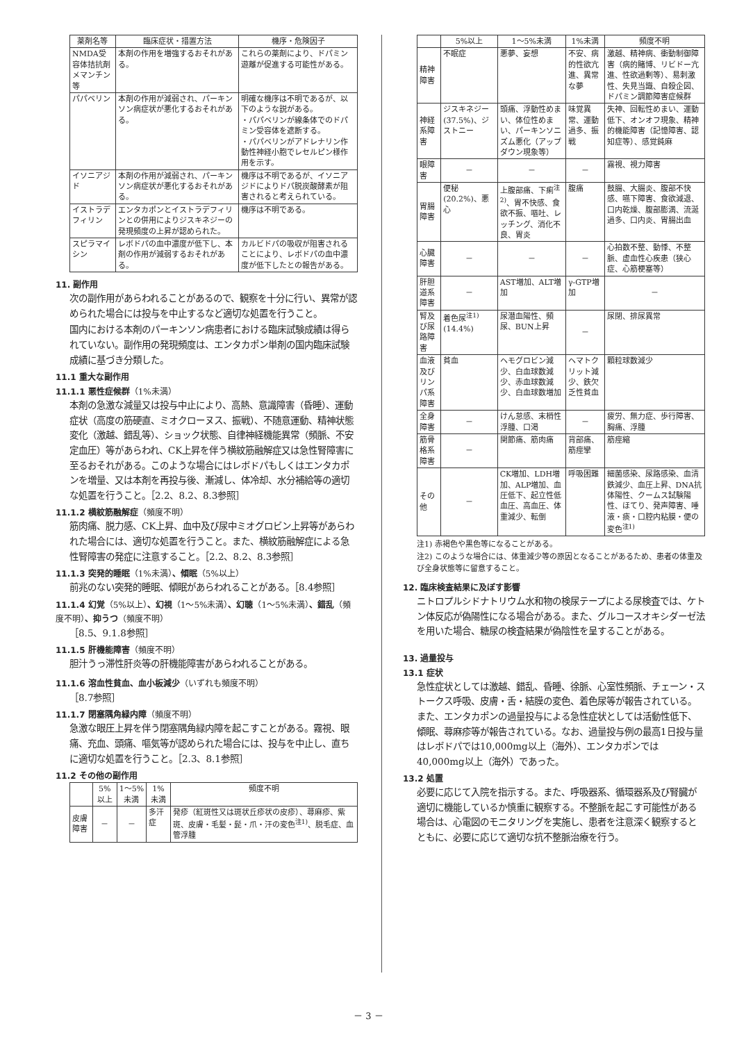| 薬剤名等 | 臨床症状・措置方法 | 機序・危険因子 |
| --- | --- | --- |
| NMDA受容体拮抗剤 メマンチン等 | 本剤の作用を増強するおそれがある。 | これらの薬剤により、ドパミン遊離が促進する可能性がある。 |
| パパベリン | 本剤の作用が減弱され、パーキンソン病症状が悪化するおそれがある。 | 明確な機序は不明であるが、以下のような説がある。 ・パパベリンが線条体でのドパミン受容体を遮断する。 ・パパベリンがアドレナリン作動性神経小胞でレセルピン様作用を示す。 |
| イソニアジド | 本剤の作用が減弱され、パーキンソン病症状が悪化するおそれがある。 | 機序は不明であるが、イソニアジドによりドパ脱炭酸酵素が阻害されると考えられている。 |
| イストラデフィリン | エンタカポンとイストラデフィリンとの併用によりジスキネジーの発現頻度の上昇が認められた。 | 機序は不明である。 |
| スピラマイシン | レボドパの血中濃度が低下し、本剤の作用が減弱するおそれがある。 | カルビドパの吸収が阻害されることにより、レボドパの血中濃度が低下したとの報告がある。 |
11. 副作用
次の副作用があらわれることがあるので、観察を十分に行い、異常が認められた場合には投与を中止するなど適切な処置を行うこと。
国内における本剤のパーキンソン病患者における臨床試験成績は得られていない。副作用の発現頻度は、エンタカポン単剤の国内臨床試験成績に基づき分類した。
11.1 重大な副作用
11.1.1 悪性症候群（1%未満）
本剤の急激な減量又は投与中止により、高熱、意識障害（昏睡）、運動症状（高度の筋硬直、ミオクローヌス、振戦）、不随意運動、精神状態変化（激越、錯乱等）、ショック状態、自律神経機能異常（頻脈、不安定血圧）等があらわれ、CK上昇を伴う横紋筋融解症又は急性腎障害に至るおそれがある。このような場合にはレボドパもしくはエンタカポンを増量、又は本剤を再投与後、漸減し、体冷却、水分補給等の適切な処置を行うこと。［2.2、8.2、8.3参照］
11.1.2 横紋筋融解症（頻度不明）
筋肉痛、脱力感、CK上昇、血中及び尿中ミオグロビン上昇等があらわれた場合には、適切な処置を行うこと。また、横紋筋融解症による急性腎障害の発症に注意すること。［2.2、8.2、8.3参照］
11.1.3 突発的睡眠（1%未満）、傾眠（5%以上）
前兆のない突発的睡眠、傾眠があらわれることがある。［8.4参照］
11.1.4 幻覚（5%以上）、幻視（1～5%未満）、幻聴（1～5%未満）、錯乱（頻度不明）、抑うつ（頻度不明）
［8.5、9.1.8参照］
11.1.5 肝機能障害（頻度不明）
胆汁うっ滞性肝炎等の肝機能障害があらわれることがある。
11.1.6 溶血性貧血、血小板減少（いずれも頻度不明）
［8.7参照］
11.1.7 閉塞隅角緑内障（頻度不明）
急激な眼圧上昇を伴う閉塞隅角緑内障を起こすことがある。霧視、眼痛、充血、頭痛、嘔気等が認められた場合には、投与を中止し、直ちに適切な処置を行うこと。［2.3、8.1参照］
11.2 その他の副作用
| | 5%以上 | 1～5%未満 | 1%未満 | 頻度不明 |
| --- | --- | --- | --- | --- |
| 皮膚障害 | － | － | 多汗症 | 発疹（紅斑性又は斑状丘疹状の皮疹）、蕁麻疹、紫斑、皮膚・毛髪・髭・爪・汗の変色<sup>注1)</sup>、脱毛症、血管浮腫 |
| | 5%以上 | 1～5%未満 | 1%未満 | 頻度不明 |
| --- | --- | --- | --- | --- |
| 精神障害 | 不眠症 | 悪夢、妄想 | 不安、病的性欲亢進、異常な夢 | 激越、精神病、衝動制御障害（病的賭博、リビドー亢進、性欲過剰等）、易刺激性、失見当識、自殺企図、ドパミン調節障害症候群 |
| 神経系障害 | ジスキネジー(37.5%)、ジストニー | 頭痛、浮動性めまい、体位性めまい、パーキンソニズム悪化（アップダウン現象等） | 味覚異常、運動過多、振戦 | 失神、回転性めまい、運動低下、オンオフ現象、精神的機能障害（記憶障害、認知症等）、感覚鈍麻 |
| 眼障害 | － | － | － | 霧視、視力障害 |
| 胃腸障害 | 便秘(20.2%)、悪心 | 上腹部痛、下痢<sup>注2)</sup>、胃不快感、食欲不振、嘔吐、レッチング、消化不良、胃炎 | 腹痛 | 鼓腸、大腸炎、腹部不快感、嚥下障害、食欲減退、口内乾燥、腹部膨満、流涎過多、口内炎、胃腸出血 |
| 心臓障害 | － | － | － | 心拍数不整、動悸、不整脈、虚血性心疾患（狭心症、心筋梗塞等） |
| 肝胆道系障害 | － | AST増加、ALT増加 | γ-GTP増加 | － |
| 腎及び尿路障害 | 着色尿<sup>注1)</sup>(14.4%) | 尿潜血陽性、頻尿、BUN上昇 | － | 尿閉、排尿異常 |
| 血液及びリンパ系障害 | 貧血 | ヘモグロビン減少、白血球数減少、赤血球数減少、白血球数増加 | ヘマトクリット減少、鉄欠乏性貧血 | 顆粒球数減少 |
| 全身障害 | － | けん怠感、末梢性浮腫、口渇 | － | 疲労、無力症、歩行障害、胸痛、浮腫 |
| 筋骨格系障害 | － | 関節痛、筋肉痛 | 背部痛、筋痙攣 | 筋痙縮 |
| その他 | － | CK増加、LDH増加、ALP増加、血圧低下、起立性低血圧、高血圧、体重減少、転倒 | 呼吸困難 | 細菌感染、尿路感染、血清鉄減少、血圧上昇、DNA抗体陽性、クームス試験陽性、ほてり、発声障害、唾液・痰・口腔内粘膜・便の変色<sup>注1)</sup> |
注1) 赤褐色や黒色等になることがある。
注2) このような場合には、体重減少等の原因となることがあるため、患者の体重及び全身状態等に留意すること。
12. 臨床検査結果に及ぼす影響
ニトロプルシドナトリウム水和物の検尿テープによる尿検査では、ケトン体反応が偽陽性になる場合がある。また、グルコースオキシダーゼ法を用いた場合、糖尿の検査結果が偽陰性を呈することがある。
13. 過量投与
13.1 症状
急性症状としては激越、錯乱、昏睡、徐脈、心室性頻脈、チェーン・ストークス呼吸、皮膚・舌・結膜の変色、着色尿等が報告されている。また、エンタカポンの過量投与による急性症状としては活動性低下、傾眠、蕁麻疹等が報告されている。なお、過量投与例の最高1日投与量はレボドパでは10,000mg以上（海外）、エンタカポンでは40,000mg以上（海外）であった。
13.2 処置
必要に応じて入院を指示する。また、呼吸器系、循環器系及び腎臓が適切に機能しているか慎重に観察する。不整脈を起こす可能性がある場合は、心電図のモニタリングを実施し、患者を注意深く観察するとともに、必要に応じて適切な抗不整脈治療を行う。
－ 3 －